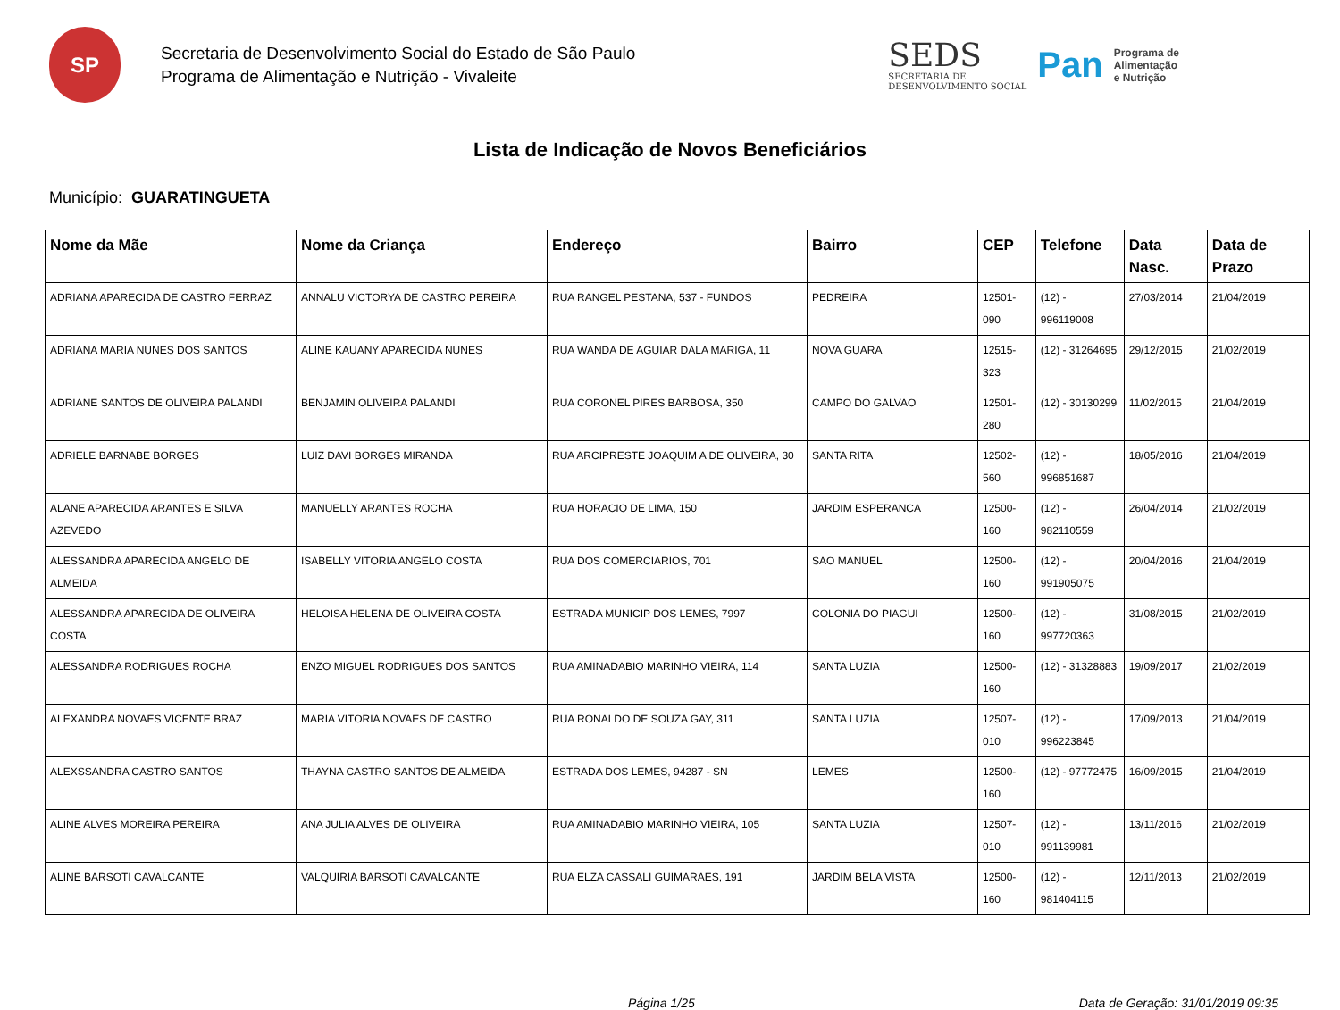SP
Secretaria de Desenvolvimento Social do Estado de São Paulo
Programa de Alimentação e Nutrição - Vivaleite
SEDS
SECRETARIA DE
DESENVOLVIMENTO SOCIAL
Pan
Programa de
Alimentação
e Nutrição
Lista de Indicação de Novos Beneficiários
Município: GUARATINGUETA
| Nome da Mãe | Nome da Criança | Endereço | Bairro | CEP | Telefone | Data Nasc. | Data de Prazo |
| --- | --- | --- | --- | --- | --- | --- | --- |
| ADRIANA APARECIDA DE CASTRO FERRAZ | ANNALU VICTORYA DE CASTRO PEREIRA | RUA RANGEL PESTANA, 537 - FUNDOS | PEDREIRA | 12501-090 | (12) - 996119008 | 27/03/2014 | 21/04/2019 |
| ADRIANA MARIA NUNES DOS SANTOS | ALINE KAUANY APARECIDA NUNES | RUA WANDA DE AGUIAR DALA MARIGA, 11 | NOVA GUARA | 12515-323 | (12) - 31264695 | 29/12/2015 | 21/02/2019 |
| ADRIANE SANTOS DE OLIVEIRA PALANDI | BENJAMIN OLIVEIRA PALANDI | RUA CORONEL PIRES BARBOSA, 350 | CAMPO DO GALVAO | 12501-280 | (12) - 30130299 | 11/02/2015 | 21/04/2019 |
| ADRIELE BARNABE BORGES | LUIZ DAVI BORGES MIRANDA | RUA ARCIPRESTE JOAQUIM A DE OLIVEIRA, 30 | SANTA RITA | 12502-560 | (12) - 996851687 | 18/05/2016 | 21/04/2019 |
| ALANE APARECIDA ARANTES E SILVA AZEVEDO | MANUELLY ARANTES ROCHA | RUA HORACIO DE LIMA, 150 | JARDIM ESPERANCA | 12500-160 | (12) - 982110559 | 26/04/2014 | 21/02/2019 |
| ALESSANDRA APARECIDA ANGELO DE ALMEIDA | ISABELLY VITORIA ANGELO COSTA | RUA DOS COMERCIARIOS, 701 | SAO MANUEL | 12500-160 | (12) - 991905075 | 20/04/2016 | 21/04/2019 |
| ALESSANDRA APARECIDA DE OLIVEIRA COSTA | HELOISA HELENA DE OLIVEIRA COSTA | ESTRADA MUNICIP DOS LEMES, 7997 | COLONIA DO PIAGUI | 12500-160 | (12) - 997720363 | 31/08/2015 | 21/02/2019 |
| ALESSANDRA RODRIGUES ROCHA | ENZO MIGUEL RODRIGUES DOS SANTOS | RUA AMINADABIO MARINHO VIEIRA, 114 | SANTA LUZIA | 12500-160 | (12) - 31328883 | 19/09/2017 | 21/02/2019 |
| ALEXANDRA NOVAES VICENTE BRAZ | MARIA VITORIA NOVAES DE CASTRO | RUA RONALDO DE SOUZA GAY, 311 | SANTA LUZIA | 12507-010 | (12) - 996223845 | 17/09/2013 | 21/04/2019 |
| ALEXSSANDRA CASTRO SANTOS | THAYNA CASTRO SANTOS DE ALMEIDA | ESTRADA DOS LEMES, 94287 - SN | LEMES | 12500-160 | (12) - 97772475 | 16/09/2015 | 21/04/2019 |
| ALINE ALVES MOREIRA PEREIRA | ANA JULIA ALVES DE OLIVEIRA | RUA AMINADABIO MARINHO VIEIRA, 105 | SANTA LUZIA | 12507-010 | (12) - 991139981 | 13/11/2016 | 21/02/2019 |
| ALINE BARSOTI CAVALCANTE | VALQUIRIA BARSOTI CAVALCANTE | RUA ELZA CASSALI GUIMARAES, 191 | JARDIM BELA VISTA | 12500-160 | (12) - 981404115 | 12/11/2013 | 21/02/2019 |
Página 1/25 Data de Geração: 31/01/2019 09:35